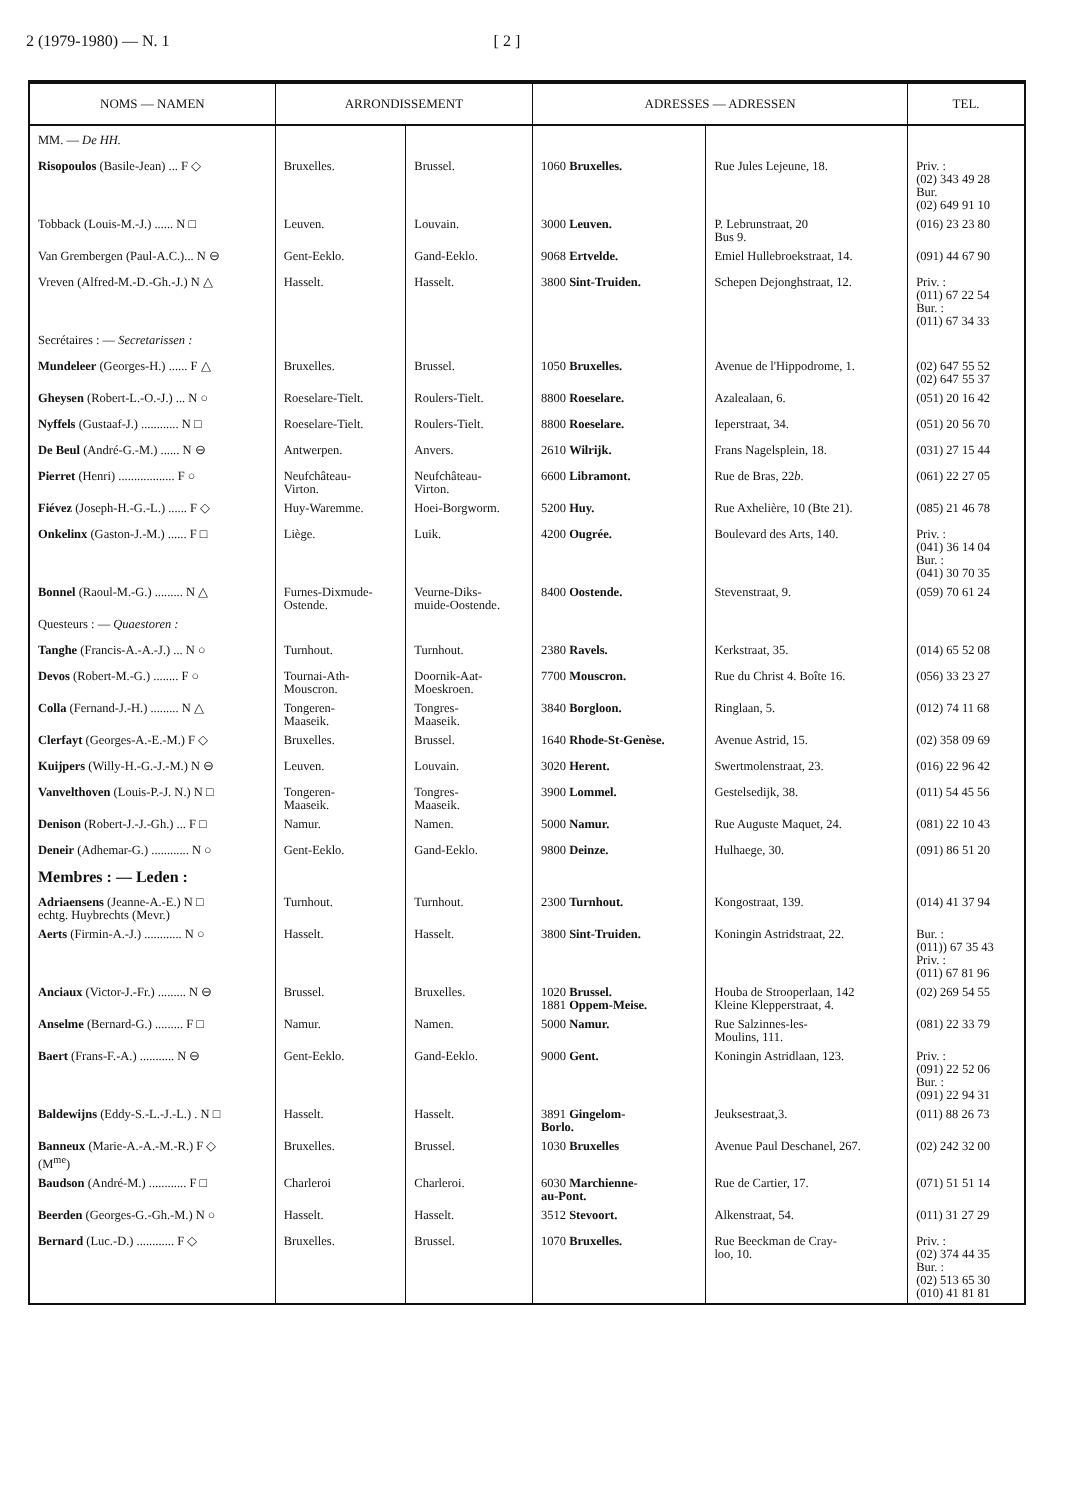2 (1979-1980) — N. 1 [ 2 ]
| NOMS — NAMEN | ARRONDISSEMENT | | ADRESSES — ADRESSEN | | TEL. |
| --- | --- | --- | --- | --- | --- |
| MM. — De HH. | | | | | |
| Risopoulos (Basile-Jean) ... F ◇ | Bruxelles. | Brussel. | 1060 Bruxelles. | Rue Jules Lejeune, 18. | Priv. : (02) 343 49 28 Bur. (02) 649 91 10 |
| Tobback (Louis-M.-J.) ...... N □ | Leuven. | Louvain. | 3000 Leuven. | P. Lebrunstraat, 20 Bus 9. | (016) 23 23 80 |
| Van Grembergen (Paul-A.C.)... N ⊖ | Gent-Eeklo. | Gand-Eeklo. | 9068 Ertvelde. | Emiel Hullebroekstraat, 14. | (091) 44 67 90 |
| Vreven (Alfred-M.-D.-Gh.-J.) N △ | Hasselt. | Hasselt. | 3800 Sint-Truiden. | Schepen Dejonghstraat, 12. | Priv. : (011) 67 22 54 Bur. : (011) 67 34 33 |
| Secrétaires : — Secretarissen : | | | | | |
| Mundeleer (Georges-H.) ...... F △ | Bruxelles. | Brussel. | 1050 Bruxelles. | Avenue de l'Hippodrome, 1. | (02) 647 55 52 (02) 647 55 37 |
| Gheysen (Robert-L.-O.-J.) ... N ○ | Roeselare-Tielt. | Roulers-Tielt. | 8800 Roeselare. | Azalealaan, 6. | (051) 20 16 42 |
| Nyffels (Gustaaf-J.) ............ N □ | Roeselare-Tielt. | Roulers-Tielt. | 8800 Roeselare. | Ieperstraat, 34. | (051) 20 56 70 |
| De Beul (André-G.-M.) ...... N ⊖ | Antwerpen. | Anvers. | 2610 Wilrijk. | Frans Nagelsplein, 18. | (031) 27 15 44 |
| Pierret (Henri) .................. F ○ | Neufchâteau- Virton. | Neufchâteau- Virton. | 6600 Libramont. | Rue de Bras, 22 b . | (061) 22 27 05 |
| Fiévez (Joseph-H.-G.-L.) ...... F ◇ | Huy-Waremme. | Hoei-Borgworm. | 5200 Huy. | Rue Axhelière, 10 (Bte 21). | (085) 21 46 78 |
| Onkelinx (Gaston-J.-M.) ...... F □ | Liège. | Luik. | 4200 Ougrée. | Boulevard des Arts, 140. | Priv. : (041) 36 14 04 Bur. : (041) 30 70 35 |
| Bonnel (Raoul-M.-G.) ......... N △ | Furnes-Dixmude- Ostende. | Veurne-Diks- muide-Oostende. | 8400 Oostende. | Stevenstraat, 9. | (059) 70 61 24 |
| Questeurs : — Quaestoren : | | | | | |
| Tanghe (Francis-A.-A.-J.) ... N ○ | Turnhout. | Turnhout. | 2380 Ravels. | Kerkstraat, 35. | (014) 65 52 08 |
| Devos (Robert-M.-G.) ........ F ○ | Tournai-Ath- Mouscron. | Doornik-Aat- Moeskroen. | 7700 Mouscron. | Rue du Christ 4. Boîte 16. | (056) 33 23 27 |
| Colla (Fernand-J.-H.) ......... N △ | Tongeren- Maaseik. | Tongres- Maaseik. | 3840 Borgloon. | Ringlaan, 5. | (012) 74 11 68 |
| Clerfayt (Georges-A.-E.-M.) F ◇ | Bruxelles. | Brussel. | 1640 Rhode-St-Genèse. | Avenue Astrid, 15. | (02) 358 09 69 |
| Kuijpers (Willy-H.-G.-J.-M.) N ⊖ | Leuven. | Louvain. | 3020 Herent. | Swertmolenstraat, 23. | (016) 22 96 42 |
| Vanvelthoven (Louis-P.-J. N.) N □ | Tongeren- Maaseik. | Tongres- Maaseik. | 3900 Lommel. | Gestelsedijk, 38. | (011) 54 45 56 |
| Denison (Robert-J.-J.-Gh.) ... F □ | Namur. | Namen. | 5000 Namur. | Rue Auguste Maquet, 24. | (081) 22 10 43 |
| Deneir (Adhemar-G.) ............ N ○ | Gent-Eeklo. | Gand-Eeklo. | 9800 Deinze. | Hulhaege, 30. | (091) 86 51 20 |
| Membres : — Leden : | | | | | |
| Adriaensens (Jeanne-A.-E.) N □ echtg. Huybrechts (Mevr.) | Turnhout. | Turnhout. | 2300 Turnhout. | Kongostraat, 139. | (014) 41 37 94 |
| Aerts (Firmin-A.-J.) ............ N ○ | Hasselt. | Hasselt. | 3800 Sint-Truiden. | Koningin Astridstraat, 22. | Bur. : (011)) 67 35 43 Priv. : (011) 67 81 96 |
| Anciaux (Victor-J.-Fr.) ......... N ⊖ | Brussel. | Bruxelles. | 1020 Brussel. 1881 Oppem-Meise. | Houba de Strooperlaan, 142 Kleine Klepperstraat, 4. | (02) 269 54 55 |
| Anselme (Bernard-G.) ......... F □ | Namur. | Namen. | 5000 Namur. | Rue Salzinnes-les- Moulins, 111. | (081) 22 33 79 |
| Baert (Frans-F.-A.) ........... N ⊖ | Gent-Eeklo. | Gand-Eeklo. | 9000 Gent. | Koningin Astridlaan, 123. | Priv. : (091) 22 52 06 Bur. : (091) 22 94 31 |
| Baldewijns (Eddy-S.-L.-J.-L.) . N □ | Hasselt. | Hasselt. | 3891 Gingelom- Borlo. | Jeuksestraat,3. | (011) 88 26 73 |
| Banneux (Marie-A.-A.-M.-R.) F ◇ (M<sup>me</sup>) | Bruxelles. | Brussel. | 1030 Bruxelles | Avenue Paul Deschanel, 267. | (02) 242 32 00 |
| Baudson (André-M.) ............ F □ | Charleroi | Charleroi. | 6030 Marchienne- au-Pont. | Rue de Cartier, 17. | (071) 51 51 14 |
| Beerden (Georges-G.-Gh.-M.) N ○ | Hasselt. | Hasselt. | 3512 Stevoort. | Alkenstraat, 54. | (011) 31 27 29 |
| Bernard (Luc.-D.) ............ F ◇ | Bruxelles. | Brussel. | 1070 Bruxelles. | Rue Beeckman de Cray- loo, 10. | Priv. : (02) 374 44 35 Bur. : (02) 513 65 30 (010) 41 81 81 |